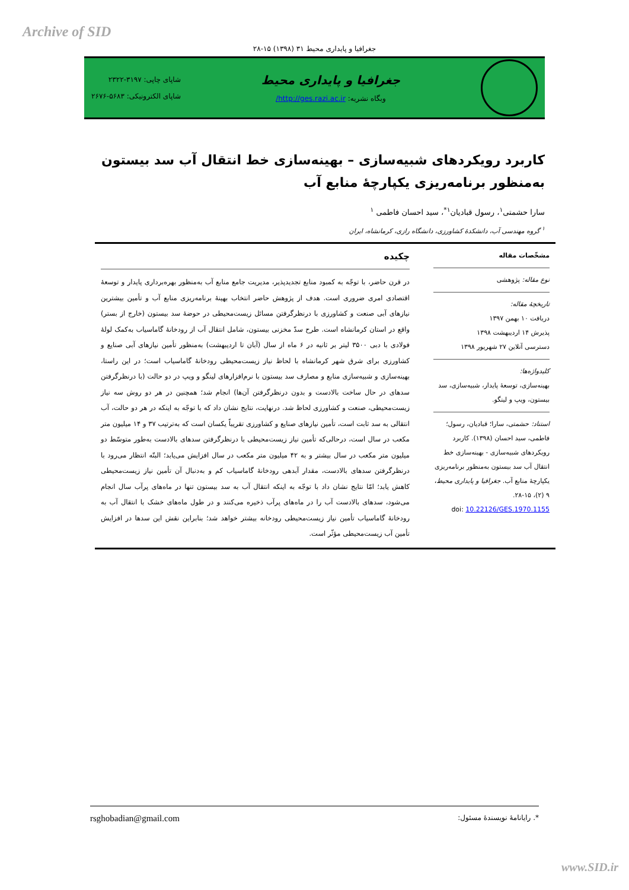Archive of SID
جغرافیا و پایداری محیط ۳۱ (۱۳۹۸) ۱۵-۲۸
جغرافیا و پایداری محیط
وبگاه نشریه: http://ges.razi.ac.ir/
شاپای چاپی: ۳۱۹۷-۲۳۲۲
شاپای الکترونیکی: ۵۶۸۳-۲۶۷۶
کاربرد رویکردهای شبیه‌سازی – بهینه‌سازی خط انتقال آب سد بیستون به‌منظور برنامه‌ریزی یکپارچهٔ منابع آب
سارا حشمتی<sup>۱</sup>، رسول قبادیان<sup>۱*</sup>، سید احسان فاطمی <sup>۱</sup>
<sup>۱</sup> گروه مهندسی آب، دانشکدهٔ کشاورزی، دانشگاه رازی، کرمانشاه، ایران
مشخّصات مقاله
نوع مقاله: پژوهشی
تاریخچهٔ مقاله:
دریافت ۱۰ بهمن ۱۳۹۷
پذیرش ۱۴ اردیبهشت ۱۳۹۸
دسترسی آنلاین ۲۷ شهریور ۱۳۹۸
کلیدواژه‌ها:
بهینه‌سازی، توسعهٔ پایدار، شبیه‌سازی، سد بیستون، ویپ و لینگو.
استناد: حشمتی، سارا؛ قبادیان، رسول؛ فاطمی، سید احسان (۱۳۹۸). کاربرد رویکردهای شبیه‌سازی - بهینه‌سازی خط انتقال آب سد بیستون به‌منظور برنامه‌ریزی یکپارچهٔ منابع آب. جغرافیا و پایداری محیط، ۹ (۲)، ۱۵-۲۸.
doi: 10.22126/GES.1970.1155
چکیده
در قرن حاضر، با توجّه به کمبود منابع تجدیدپذیر، مدیریت جامع منابع آب به‌منظور بهره‌برداری پایدار و توسعهٔ اقتصادی امری ضروری است. هدف از پژوهش حاضر انتخاب بهینهٔ برنامه‌ریزی منابع آب و تأمین بیشترین نیازهای آبی صنعت و کشاورزی با درنظرگرفتن مسائل زیست‌محیطی در حوضهٔ سد بیستون (خارج از بستر) واقع در استان کرمانشاه است. طرح سدّ مخزنی بیستون، شامل انتقال آب از رودخانهٔ گاماسیاب به‌کمک لولهٔ فولادی با دبی ۳۵۰۰ لیتر بر ثانیه در ۶ ماه از سال (آبان تا اردیبهشت) به‌منظور تأمین نیازهای آبی صنایع و کشاورزی برای شرق شهر کرمانشاه با لحاظ نیاز زیست‌محیطی رودخانهٔ گاماسیاب است؛ در این راستا، بهینه‌سازی و شبیه‌سازی منابع و مصارف سد بیستون با نرم‌افزارهای لینگو و ویپ در دو حالت (با درنظرگرفتن سدهای در حال ساخت بالادست و بدون درنظرگرفتن آن‌ها) انجام شد؛ همچنین در هر دو روش سه نیاز زیست‌محیطی، صنعت و کشاورزی لحاظ شد. درنهایت، نتایج نشان داد که با توجّه به اینکه در هر دو حالت، آب انتقالی به سد ثابت است، تأمین نیازهای صنایع و کشاورزی تقریباً یکسان است که به‌ترتیب ۳۷ و ۱۴ میلیون متر مکعب در سال است، درحالی‌که تأمین نیاز زیست‌محیطی با درنظرگرفتن سدهای بالادست به‌طور متوسّط دو میلیون متر مکعب در سال بیشتر و به ۴۲ میلیون متر مکعب در سال افزایش می‌یابد؛ البتّه انتظار می‌رود با درنظرگرفتن سدهای بالادست، مقدار آبدهی رودخانهٔ گاماسیاب کم و به‌دنبال آن تأمین نیاز زیست‌محیطی کاهش یابد؛ امّا نتایج نشان داد با توجّه به اینکه انتقال آب به سد بیستون تنها در ماه‌های پرآب سال انجام می‌شود، سدهای بالادست آب را در ماه‌های پرآب ذخیره می‌کنند و در طول ماه‌های خشک با انتقال آب به رودخانهٔ گاماسیاب تأمین نیاز زیست‌محیطی رودخانه بیشتر خواهد شد؛ بنابراین نقش این سدها در افزایش تأمین آب زیست‌محیطی مؤثّر است.
*. رایانامهٔ نویسندهٔ مسئول: rsghobadian@gmail.com
www.SID.ir